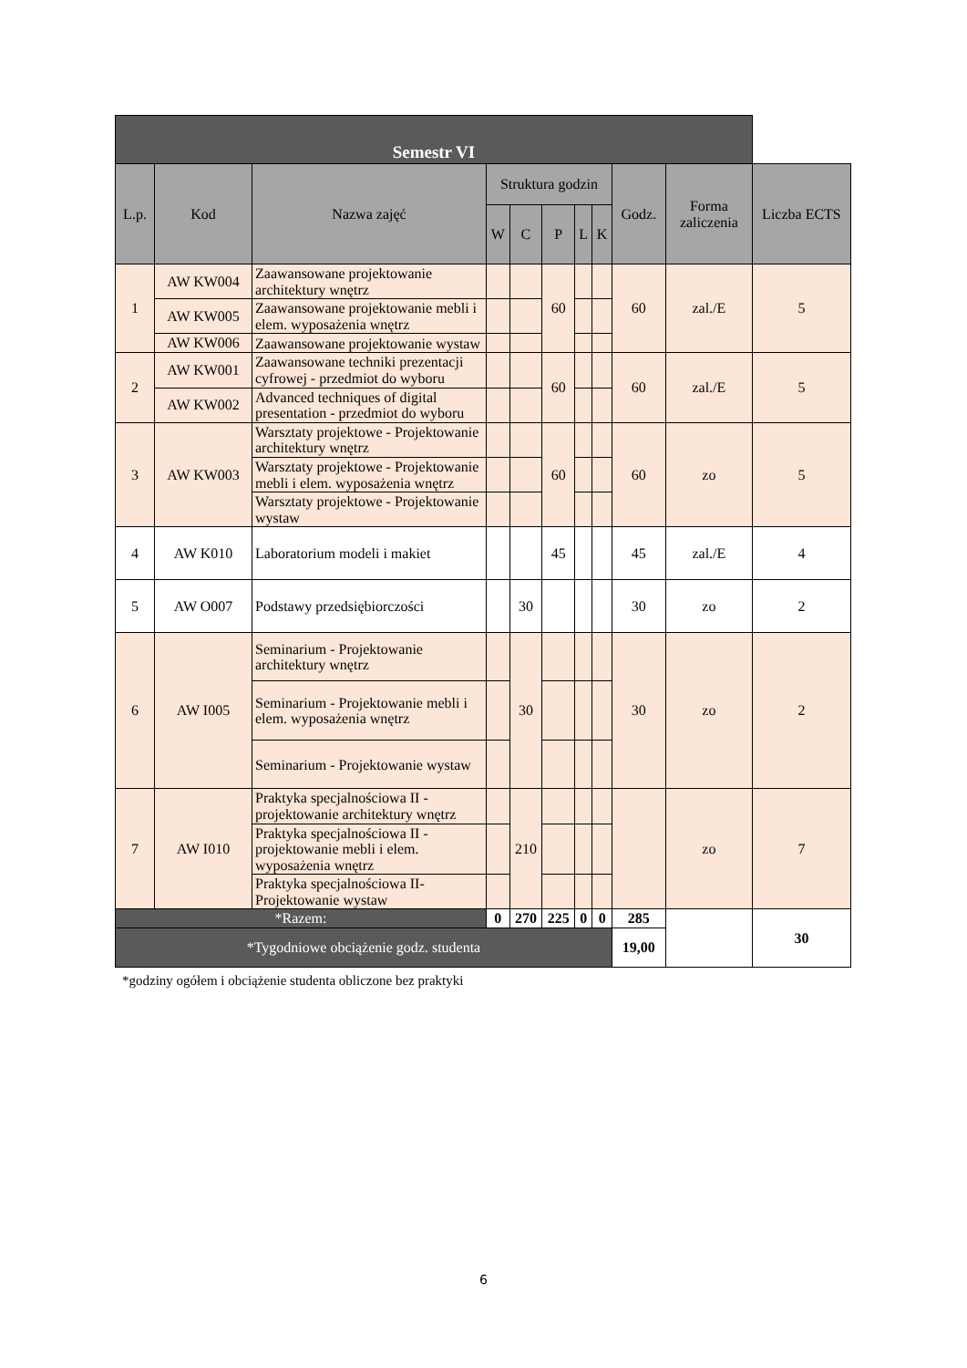| Semestr VI | | | | | | | | | | |
| --- | --- | --- | --- | --- | --- | --- | --- | --- | --- | --- |
| L.p. | Kod | Nazwa zajęć | Struktura godzin | | | | | Godz. | Forma zaliczenia | Liczba ECTS |
| | | | W | C | P | L | K | | | |
| 1 | AW KW004 | Zaawansowane projektowanie architektury wnętrz | | | 60 | | | 60 | zal./E | 5 |
| | AW KW005 | Zaawansowane projektowanie mebli i elem. wyposażenia wnętrz | | | | | | | | |
| | AW KW006 | Zaawansowane projektowanie wystaw | | | | | | | | |
| 2 | AW KW001 | Zaawansowane techniki prezentacji cyfrowej - przedmiot do wyboru | | | 60 | | | 60 | zal./E | 5 |
| | AW KW002 | Advanced techniques of digital presentation - przedmiot do wyboru | | | | | | | | |
| 3 | AW KW003 | Warsztaty projektowe - Projektowanie architektury wnętrz | | | 60 | | | 60 | zo | 5 |
| | | Warsztaty projektowe - Projektowanie mebli i elem. wyposażenia wnętrz | | | | | | | | |
| | | Warsztaty projektowe - Projektowanie wystaw | | | | | | | | |
| 4 | AW K010 | Laboratorium modeli i makiet | | | 45 | | | 45 | zal./E | 4 |
| 5 | AW O007 | Podstawy przedsiębiorczości | | 30 | | | | 30 | zo | 2 |
| 6 | AW I005 | Seminarium - Projektowanie architektury wnętrz | | 30 | | | | 30 | zo | 2 |
| | | Seminarium - Projektowanie mebli i elem. wyposażenia wnętrz | | | | | | | | |
| | | Seminarium - Projektowanie wystaw | | | | | | | | |
| 7 | AW I010 | Praktyka specjalnościowa II - projektowanie architektury wnętrz | | 210 | | | | | zo | 7 |
| | | Praktyka specjalnościowa II - projektowanie mebli i elem. wyposażenia wnętrz | | | | | | | | |
| | | Praktyka specjalnościowa II- Projektowanie wystaw | | | | | | | | |
| *Razem: | | | 0 | 270 | 225 | 0 | 0 | 285 | | 30 |
| *Tygodniowe obciążenie godz. studenta | | | | | | | | 19,00 | | |
*godziny ogółem i obciążenie studenta obliczone bez praktyki
6